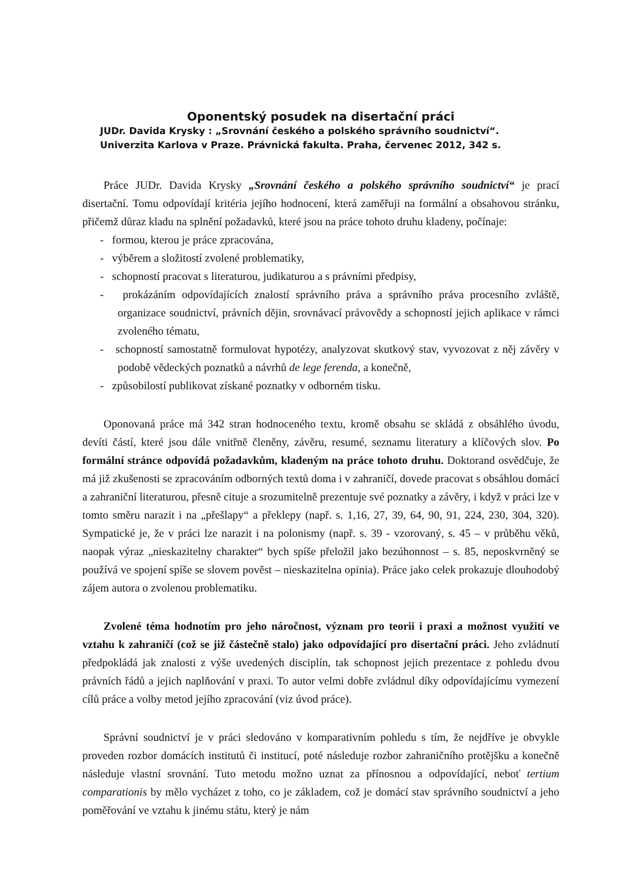Oponentský posudek na disertační práci
JUDr. Davida Krysky : „Srovnání českého a polského správního soudnictví“.
Univerzita Karlova v Praze. Právnická fakulta. Praha, červenec 2012, 342 s.
Práce JUDr. Davida Krysky „Srovnání českého a polského správního soudnictví“ je prací disertační. Tomu odpovídají kritéria jejího hodnocení, která zaměřuji na formální a obsahovou stránku, přičemž důraz kladu na splnění požadavků, které jsou na práce tohoto druhu kladeny, počínaje:
- formou, kterou je práce zpracována,
- výběrem a složitostí zvolené problematiky,
- schopností pracovat s literaturou, judikaturou a s právními předpisy,
- prokázáním odpovídajících znalostí správního práva a správního práva procesního zvláště, organizace soudnictví, právních dějin, srovnávací právovědy a schopností jejich aplikace v rámci zvoleného tématu,
- schopností samostatně formulovat hypotézy, analyzovat skutkový stav, vyvozovat z něj závěry v podobě vědeckých poznatků a návrhů de lege ferenda, a konečně,
- způsobilostí publikovat získané poznatky v odborném tisku.
Oponovaná práce má 342 stran hodnoceného textu, kromě obsahu se skládá z obsáhlého úvodu, devíti částí, které jsou dále vnitřně členěny, závěru, resumé, seznamu literatury a klíčových slov. Po formální stránce odpovídá požadavkům, kladeným na práce tohoto druhu. Doktorand osvědčuje, že má již zkušenosti se zpracováním odborných textů doma i v zahraničí, dovede pracovat s obsáhlou domácí a zahraniční literaturou, přesně cituje a srozumitelně prezentuje své poznatky a závěry, i když v práci lze v tomto směru narazit i na „přešlapy“ a překlepy (např. s. 1,16, 27, 39, 64, 90, 91, 224, 230, 304, 320). Sympatické je, že v práci lze narazit i na polonismy (např. s. 39 - vzorovaný, s. 45 – v průběhu věků, naopak výraz „nieskazitelny charakter“ bych spíše přeložil jako bezúhonnost – s. 85, neposkvrněný se používá ve spojení spíše se slovem pověst – nieskazitelna opinia). Práce jako celek prokazuje dlouhodobý zájem autora o zvolenou problematiku.
Zvolené téma hodnotím pro jeho náročnost, význam pro teorii i praxi a možnost využití ve vztahu k zahraničí (což se již částečně stalo) jako odpovídající pro disertační práci. Jeho zvládnutí předpokládá jak znalosti z výše uvedených disciplín, tak schopnost jejich prezentace z pohledu dvou právních řádů a jejich naplňování v praxi. To autor velmi dobře zvládnul díky odpovídajícímu vymezení cílů práce a volby metod jejího zpracování (viz úvod práce).
Správní soudnictví je v práci sledováno v komparativním pohledu s tím, že nejdříve je obvykle proveden rozbor domácích institutů či institucí, poté následuje rozbor zahraničního protějšku a konečně následuje vlastní srovnání. Tuto metodu možno uznat za přínosnou a odpovídající, neboť tertium comparationis by mělo vycházet z toho, co je základem, což je domácí stav správního soudnictví a jeho poměřování ve vztahu k jinému státu, který je nám